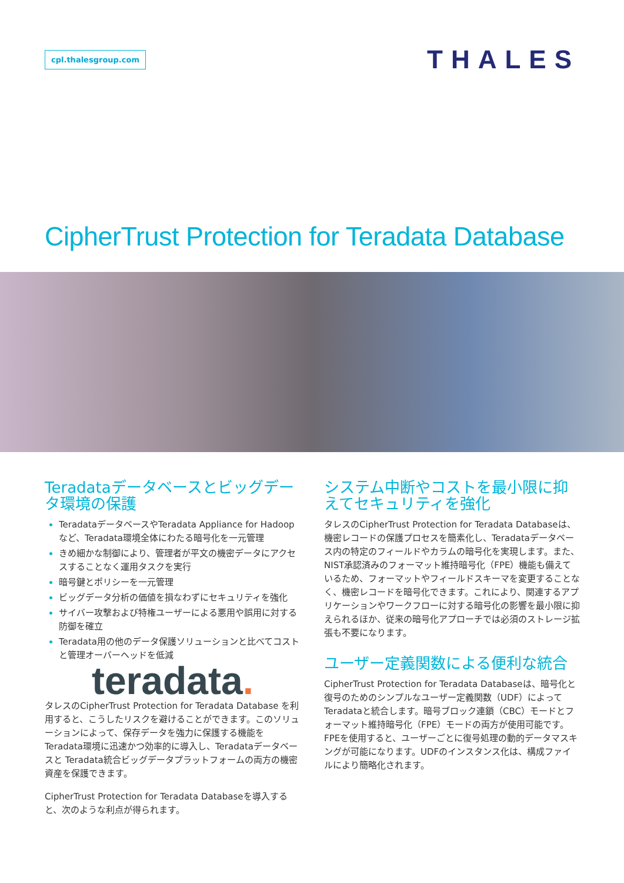cpl.thalesgroup.com
THALES
CipherTrust Protection for Teradata Database
Teradataデータベースとビッグデータ環境の保護
TeradataデータベースやTeradata Appliance for Hadoopなど、Teradata環境全体にわたる暗号化を一元管理
きめ細かな制御により、管理者が平文の機密データにアクセスすることなく運用タスクを実行
暗号鍵とポリシーを一元管理
ビッグデータ分析の価値を損なわずにセキュリティを強化
サイバー攻撃および特権ユーザーによる悪用や誤用に対する防御を確立
Teradata用の他のデータ保護ソリューションと比べてコストと管理オーバーヘッドを低減
teradata.
タレスのCipherTrust Protection for Teradata Database を利用すると、こうしたリスクを避けることができます。このソリューションによって、保存データを強力に保護する機能をTeradata環境に迅速かつ効率的に導入し、Teradataデータベースと Teradata統合ビッグデータプラットフォームの両方の機密資産を保護できます。
CipherTrust Protection for Teradata Databaseを導入すると、次のような利点が得られます。
システム中断やコストを最小限に抑えてセキュリティを強化
タレスのCipherTrust Protection for Teradata Databaseは、機密レコードの保護プロセスを簡素化し、Teradataデータベース内の特定のフィールドやカラムの暗号化を実現します。また、NIST承認済みのフォーマット維持暗号化（FPE）機能も備えているため、フォーマットやフィールドスキーマを変更することなく、機密レコードを暗号化できます。これにより、関連するアプリケーションやワークフローに対する暗号化の影響を最小限に抑えられるほか、従来の暗号化アプローチでは必須のストレージ拡張も不要になります。
ユーザー定義関数による便利な統合
CipherTrust Protection for Teradata Databaseは、暗号化と復号のためのシンプルなユーザー定義関数（UDF）によってTeradataと統合します。暗号ブロック連鎖（CBC）モードとフォーマット維持暗号化（FPE）モードの両方が使用可能です。FPEを使用すると、ユーザーごとに復号処理の動的データマスキングが可能になります。UDFのインスタンス化は、構成ファイルにより簡略化されます。